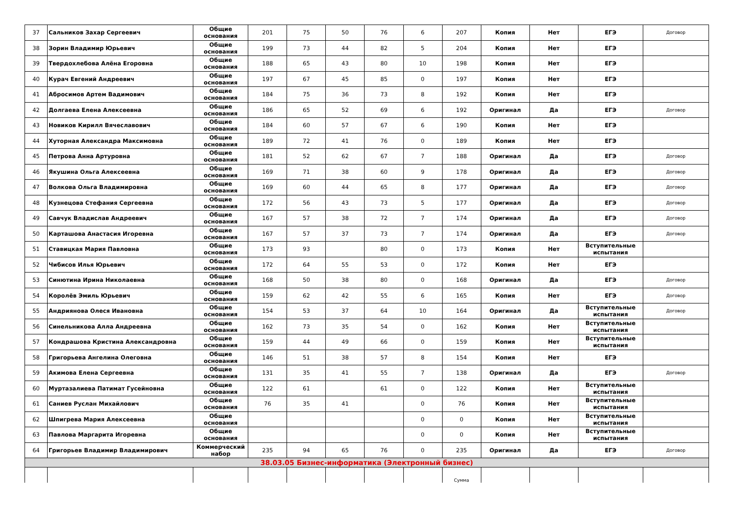| 37 | Сальников Захар Сергеевич | Общие основания | 201 | 75 | 50 | 76 | 6 | 207 | Копия | Нет | ЕГЭ | Договор |
| 38 | Зорин Владимир Юрьевич | Общие основания | 199 | 73 | 44 | 82 | 5 | 204 | Копия | Нет | ЕГЭ | |
| 39 | Твердохлебова Алёна Егоровна | Общие основания | 188 | 65 | 43 | 80 | 10 | 198 | Копия | Нет | ЕГЭ | |
| 40 | Курач Евгений Андреевич | Общие основания | 197 | 67 | 45 | 85 | 0 | 197 | Копия | Нет | ЕГЭ | |
| 41 | Абросимов Артем Вадимович | Общие основания | 184 | 75 | 36 | 73 | 8 | 192 | Копия | Нет | ЕГЭ | |
| 42 | Долгаева Елена Алексеевна | Общие основания | 186 | 65 | 52 | 69 | 6 | 192 | Оригинал | Да | ЕГЭ | Договор |
| 43 | Новиков Кирилл Вячеславович | Общие основания | 184 | 60 | 57 | 67 | 6 | 190 | Копия | Нет | ЕГЭ | |
| 44 | Хуторная Александра Максимовна | Общие основания | 189 | 72 | 41 | 76 | 0 | 189 | Копия | Нет | ЕГЭ | |
| 45 | Петрова Анна Артуровна | Общие основания | 181 | 52 | 62 | 67 | 7 | 188 | Оригинал | Да | ЕГЭ | Договор |
| 46 | Якушина Ольга Алексеевна | Общие основания | 169 | 71 | 38 | 60 | 9 | 178 | Оригинал | Да | ЕГЭ | Договор |
| 47 | Волкова Ольга Владимировна | Общие основания | 169 | 60 | 44 | 65 | 8 | 177 | Оригинал | Да | ЕГЭ | Договор |
| 48 | Кузнецова Стефания Сергеевна | Общие основания | 172 | 56 | 43 | 73 | 5 | 177 | Оригинал | Да | ЕГЭ | Договор |
| 49 | Савчук Владислав Андреевич | Общие основания | 167 | 57 | 38 | 72 | 7 | 174 | Оригинал | Да | ЕГЭ | Договор |
| 50 | Карташова Анастасия Игоревна | Общие основания | 167 | 57 | 37 | 73 | 7 | 174 | Оригинал | Да | ЕГЭ | Договор |
| 51 | Ставицкая Мария Павловна | Общие основания | 173 | 93 | | 80 | 0 | 173 | Копия | Нет | Вступительные испытания | |
| 52 | Чибисов Илья Юрьевич | Общие основания | 172 | 64 | 55 | 53 | 0 | 172 | Копия | Нет | ЕГЭ | |
| 53 | Синютина Ирина Николаевна | Общие основания | 168 | 50 | 38 | 80 | 0 | 168 | Оригинал | Да | ЕГЭ | Договор |
| 54 | Королёв Эмиль Юрьевич | Общие основания | 159 | 62 | 42 | 55 | 6 | 165 | Копия | Нет | ЕГЭ | Договор |
| 55 | Андриянова Олеся Ивановна | Общие основания | 154 | 53 | 37 | 64 | 10 | 164 | Оригинал | Да | Вступительные испытания | Договор |
| 56 | Синельникова Алла Андреевна | Общие основания | 162 | 73 | 35 | 54 | 0 | 162 | Копия | Нет | Вступительные испытания | |
| 57 | Кондрашова Кристина Александровна | Общие основания | 159 | 44 | 49 | 66 | 0 | 159 | Копия | Нет | Вступительные испытания | |
| 58 | Григорьева Ангелина Олеговна | Общие основания | 146 | 51 | 38 | 57 | 8 | 154 | Копия | Нет | ЕГЭ | |
| 59 | Акимова Елена Сергеевна | Общие основания | 131 | 35 | 41 | 55 | 7 | 138 | Оригинал | Да | ЕГЭ | Договор |
| 60 | Муртазалиева Патимат Гусейновна | Общие основания | 122 | 61 | | 61 | 0 | 122 | Копия | Нет | Вступительные испытания | |
| 61 | Саниев Руслан Михайлович | Общие основания | 76 | 35 | 41 | | 0 | 76 | Копия | Нет | Вступительные испытания | |
| 62 | Шпигрева Мария Алексеевна | Общие основания | | | | | 0 | 0 | Копия | Нет | Вступительные испытания | |
| 63 | Павлова Маргарита Игоревна | Общие основания | | | | | 0 | 0 | Копия | Нет | Вступительные испытания | |
| 64 | Григорьев Владимир Владимирович | Коммерческий набор | 235 | 94 | 65 | 76 | 0 | 235 | Оригинал | Да | ЕГЭ | Договор |
| 38.03.05 Бизнес-информатика (Электронный бизнес) | | | | | | | | | | | | |
| | | | | | | | | Сумма | | | | |